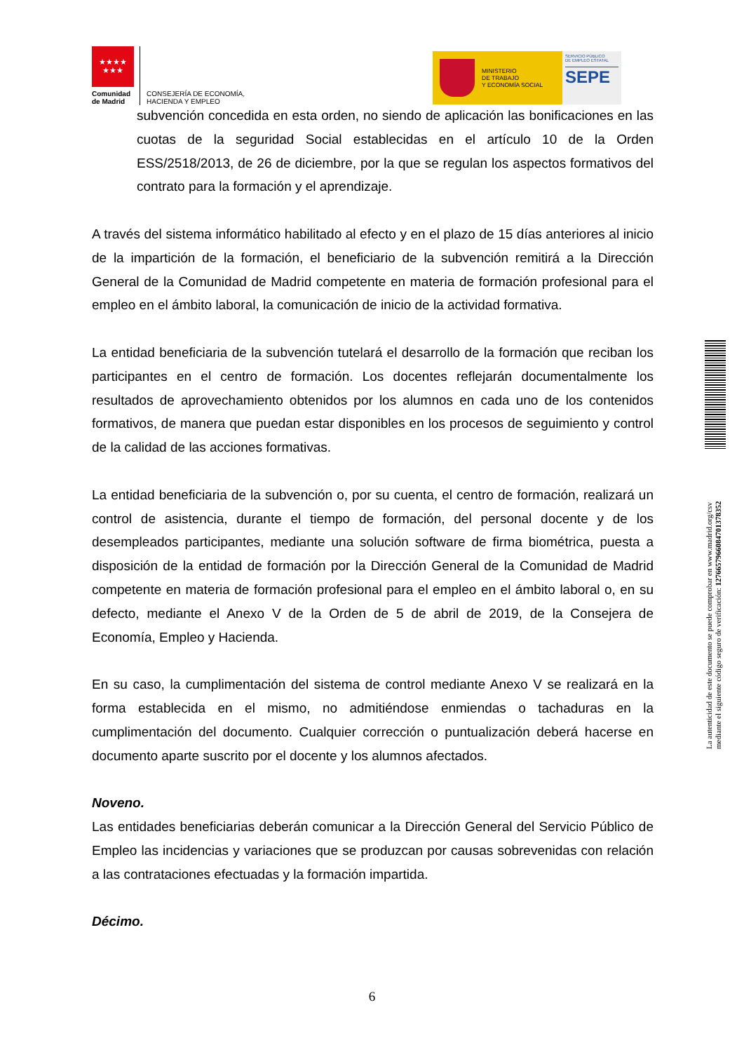★★★★
★★★
Comunidad de Madrid
CONSEJERÍA DE ECONOMÍA,
HACIENDA Y EMPLEO
MINISTERIO
DE TRABAJO
Y ECONOMÍA SOCIAL
SERVICIO PÚBLICO
DE EMPLEO ESTATAL
SEPE
subvención concedida en esta orden, no siendo de aplicación las bonificaciones en las cuotas de la seguridad Social establecidas en el artículo 10 de la Orden ESS/2518/2013, de 26 de diciembre, por la que se regulan los aspectos formativos del contrato para la formación y el aprendizaje.
A través del sistema informático habilitado al efecto y en el plazo de 15 días anteriores al inicio de la impartición de la formación, el beneficiario de la subvención remitirá a la Dirección General de la Comunidad de Madrid competente en materia de formación profesional para el empleo en el ámbito laboral, la comunicación de inicio de la actividad formativa.
La entidad beneficiaria de la subvención tutelará el desarrollo de la formación que reciban los participantes en el centro de formación. Los docentes reflejarán documentalmente los resultados de aprovechamiento obtenidos por los alumnos en cada uno de los contenidos formativos, de manera que puedan estar disponibles en los procesos de seguimiento y control de la calidad de las acciones formativas.
La entidad beneficiaria de la subvención o, por su cuenta, el centro de formación, realizará un control de asistencia, durante el tiempo de formación, del personal docente y de los desempleados participantes, mediante una solución software de firma biométrica, puesta a disposición de la entidad de formación por la Dirección General de la Comunidad de Madrid competente en materia de formación profesional para el empleo en el ámbito laboral o, en su defecto, mediante el Anexo V de la Orden de 5 de abril de 2019, de la Consejera de Economía, Empleo y Hacienda.
En su caso, la cumplimentación del sistema de control mediante Anexo V se realizará en la forma establecida en el mismo, no admitiéndose enmiendas o tachaduras en la cumplimentación del documento. Cualquier corrección o puntualización deberá hacerse en documento aparte suscrito por el docente y los alumnos afectados.
Noveno.
Las entidades beneficiarias deberán comunicar a la Dirección General del Servicio Público de Empleo las incidencias y variaciones que se produzcan por causas sobrevenidas con relación a las contrataciones efectuadas y la formación impartida.
Décimo.
6
La autenticidad de este documento se puede comprobar en www.madrid.org/csv
mediante el siguiente código seguro de verificación: 1276657966084701378352